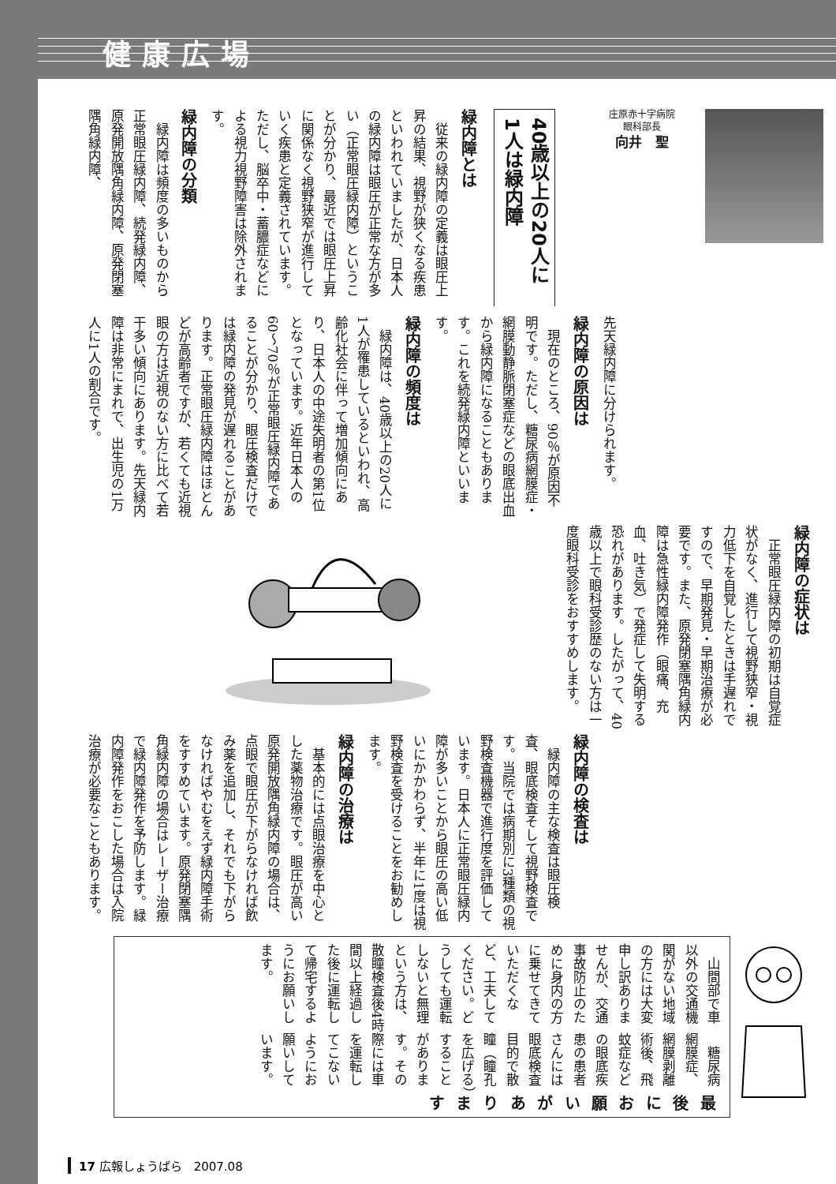健康広場
庄原赤十字病院
眼科部長
向井　聖
40歳以上の20人に
1人は緑内障
緑内障とは
従来の緑内障の定義は眼圧上昇の結果、視野が狭くなる疾患といわれていましたが、日本人の緑内障は眼圧が正常な方が多い（正常眼圧緑内障）ということが分かり、最近では眼圧上昇に関係なく視野狭窄が進行していく疾患と定義されています。ただし、脳卒中・蓄膿症などによる視力視野障害は除外されます。
緑内障の分類
緑内障は頻度の多いものから正常眼圧緑内障、続発緑内障、原発開放隅角緑内障、原発閉塞隅角緑内障、
先天緑内障に分けられます。
緑内障の原因は
現在のところ、90％が原因不明です。ただし、糖尿病網膜症・網膜動静脈閉塞症などの眼底出血から緑内障になることもあります。これを続発緑内障といいます。
緑内障の頻度は
緑内障は、40歳以上の20人に1人が罹患しているといわれ、高齢化社会に伴って増加傾向にあり、日本人の中途失明者の第1位となっています。近年日本人の60～70％が正常眼圧緑内障であることが分かり、眼圧検査だけでは緑内障の発見が遅れることがあります。正常眼圧緑内障はほとんどが高齢者ですが、若くても近視眼の方は近視のない方に比べて若干多い傾向にあります。先天緑内障は非常にまれで、出生児の1万人に1人の割合です。
緑内障の症状は
正常眼圧緑内障の初期は自覚症状がなく、進行して視野狭窄・視力低下を自覚したときは手遅れですので、早期発見・早期治療が必要です。また、原発閉塞隅角緑内障は急性緑内障発作（眼痛、充血、吐き気）で発症して失明する恐れがあります。したがって、40歳以上で眼科受診歴のない方は一度眼科受診をおすすめします。
緑内障の検査は
緑内障の主な検査は眼圧検査、眼底検査そして視野検査です。当院では病期別に3種類の視野検査機器で進行度を評価しています。日本人に正常眼圧緑内障が多いことから眼圧の高い低いにかかわらず、半年に1度は視野検査を受けることをお勧めします。
緑内障の治療は
基本的には点眼治療を中心とした薬物治療です。眼圧が高い原発開放隅角緑内障の場合は、点眼で眼圧が下がらなければ飲み薬を追加し、それでも下がらなければやむをえず緑内障手術をすすめています。原発閉塞隅角緑内障の場合はレーザー治療で緑内障発作を予防します。緑内障発作をおこした場合は入院治療が必要なこともあります。
最後に
お願いがあります
糖尿病網膜症、網膜剥離術後、飛蚊症などの眼底疾患の患者さんには眼底検査目的で散瞳（瞳孔を広げる）することがあります。その際には車を運転してこないようにお願いしています。
山間部で車以外の交通機関がない地域の方には大変申し訳ありませんが、交通事故防止のために身内の方に乗せてきていただくなど、工夫してください。どうしても運転しないと無理という方は、散瞳検査後4時間以上経過した後に運転して帰宅するようにお願いします。
17 広報しょうばら　2007.08